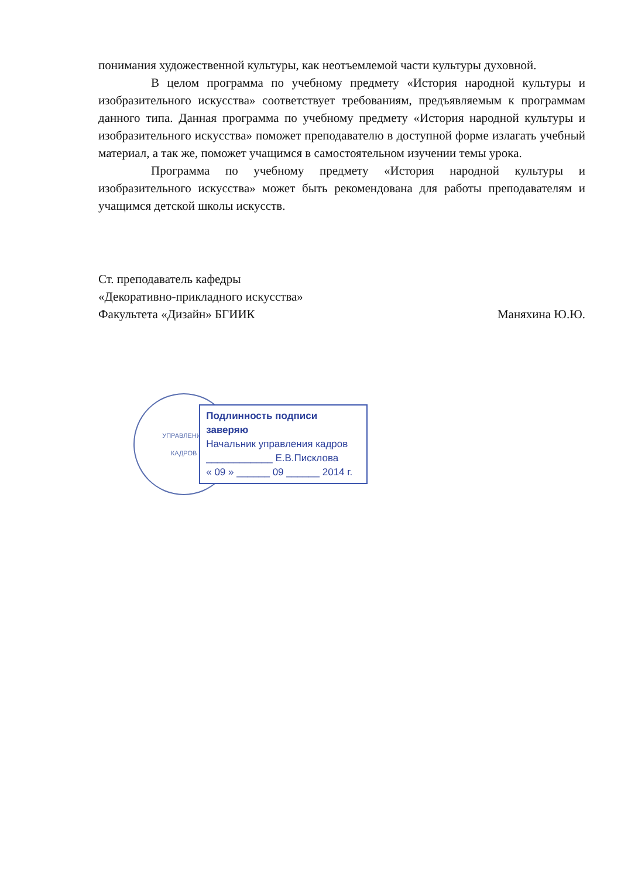понимания художественной культуры, как неотъемлемой части культуры духовной.
В целом программа по учебному предмету «История народной культуры и изобразительного искусства» соответствует требованиям, предъявляемым к программам данного типа. Данная программа по учебному предмету «История народной культуры и изобразительного искусства» поможет преподавателю в доступной форме излагать учебный материал, а так же, поможет учащимся в самостоятельном изучении темы урока.
Программа по учебному предмету «История народной культуры и изобразительного искусства» может быть рекомендована для работы преподавателям и учащимся детской школы искусств.
Ст. преподаватель кафедры
«Декоративно-прикладного искусства»
Факультета «Дизайн» БГИИК Маняхина Ю.Ю.
УПРАВЛЕНИЕ
КАДРОВ
Подлинность подписи заверяю
Начальник управления кадров
____________ Е.В.Писклова
« 09 » ______ 09 ______ 2014 г.